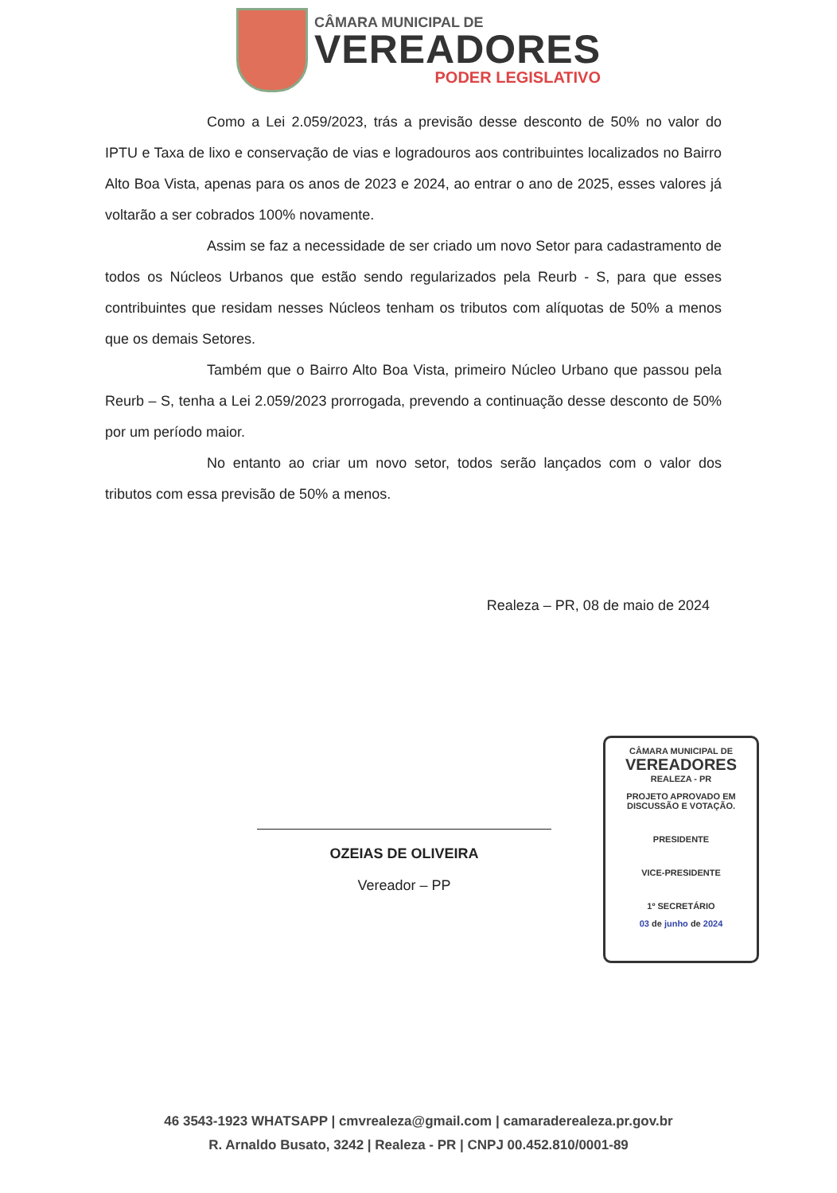CÂMARA MUNICIPAL DE
VEREADORES
PODER LEGISLATIVO
Como a Lei 2.059/2023, trás a previsão desse desconto de 50% no valor do IPTU e Taxa de lixo e conservação de vias e logradouros aos contribuintes localizados no Bairro Alto Boa Vista, apenas para os anos de 2023 e 2024, ao entrar o ano de 2025, esses valores já voltarão a ser cobrados 100% novamente.
Assim se faz a necessidade de ser criado um novo Setor para cadastramento de todos os Núcleos Urbanos que estão sendo regularizados pela Reurb - S, para que esses contribuintes que residam nesses Núcleos tenham os tributos com alíquotas de 50% a menos que os demais Setores.
Também que o Bairro Alto Boa Vista, primeiro Núcleo Urbano que passou pela Reurb – S, tenha a Lei 2.059/2023 prorrogada, prevendo a continuação desse desconto de 50% por um período maior.
No entanto ao criar um novo setor, todos serão lançados com o valor dos tributos com essa previsão de 50% a menos.
Realeza – PR, 08 de maio de 2024
OZEIAS DE OLIVEIRA
Vereador – PP
CÂMARA MUNICIPAL DE
VEREADORES
REALEZA - PR
PROJETO APROVADO EM
DISCUSSÃO E VOTAÇÃO.
PRESIDENTE
VICE-PRESIDENTE
1º SECRETÁRIO
03 de junho de 2024
46 3543-1923 WHATSAPP | cmvrealeza@gmail.com | camaraderealeza.pr.gov.br
R. Arnaldo Busato, 3242 | Realeza - PR | CNPJ 00.452.810/0001-89